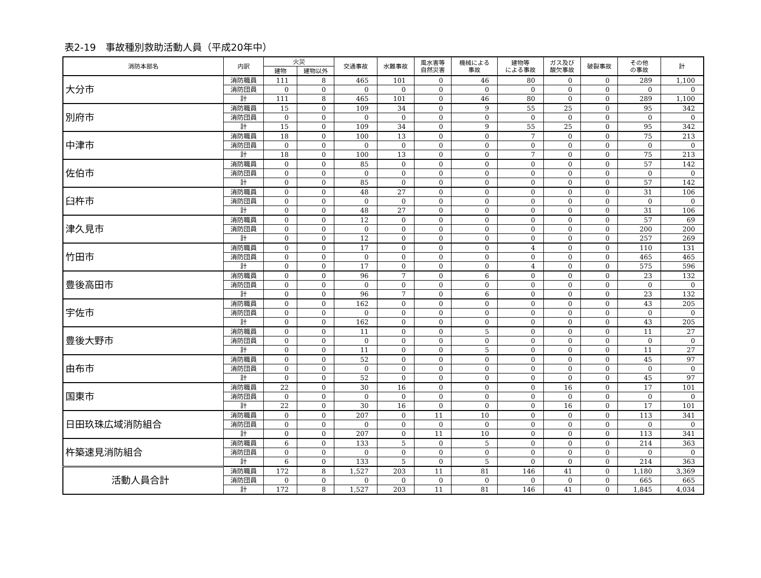表2-19　事故種別救助活動人員（平成20年中）
| 消防本部名 | 内訳 | 火災 | | 交通事故 | 水難事故 | 風水害等 自然災害 | 機械による 事故 | 建物等 による事故 | ガス及び 酸欠事故 | 破裂事故 | その他 の事故 | 計 |
| --- | --- | --- | --- | --- | --- | --- | --- | --- | --- | --- | --- | --- |
| | | 建物 | 建物以外 | | | | | | | | | |
| 大分市 | 消防職員 | 111 | 8 | 465 | 101 | 0 | 46 | 80 | 0 | 0 | 289 | 1,100 |
| | 消防団員 | 0 | 0 | 0 | 0 | 0 | 0 | 0 | 0 | 0 | 0 | 0 |
| | 計 | 111 | 8 | 465 | 101 | 0 | 46 | 80 | 0 | 0 | 289 | 1,100 |
| 別府市 | 消防職員 | 15 | 0 | 109 | 34 | 0 | 9 | 55 | 25 | 0 | 95 | 342 |
| | 消防団員 | 0 | 0 | 0 | 0 | 0 | 0 | 0 | 0 | 0 | 0 | 0 |
| | 計 | 15 | 0 | 109 | 34 | 0 | 9 | 55 | 25 | 0 | 95 | 342 |
| 中津市 | 消防職員 | 18 | 0 | 100 | 13 | 0 | 0 | 7 | 0 | 0 | 75 | 213 |
| | 消防団員 | 0 | 0 | 0 | 0 | 0 | 0 | 0 | 0 | 0 | 0 | 0 |
| | 計 | 18 | 0 | 100 | 13 | 0 | 0 | 7 | 0 | 0 | 75 | 213 |
| 佐伯市 | 消防職員 | 0 | 0 | 85 | 0 | 0 | 0 | 0 | 0 | 0 | 57 | 142 |
| | 消防団員 | 0 | 0 | 0 | 0 | 0 | 0 | 0 | 0 | 0 | 0 | 0 |
| | 計 | 0 | 0 | 85 | 0 | 0 | 0 | 0 | 0 | 0 | 57 | 142 |
| 臼杵市 | 消防職員 | 0 | 0 | 48 | 27 | 0 | 0 | 0 | 0 | 0 | 31 | 106 |
| | 消防団員 | 0 | 0 | 0 | 0 | 0 | 0 | 0 | 0 | 0 | 0 | 0 |
| | 計 | 0 | 0 | 48 | 27 | 0 | 0 | 0 | 0 | 0 | 31 | 106 |
| 津久見市 | 消防職員 | 0 | 0 | 12 | 0 | 0 | 0 | 0 | 0 | 0 | 57 | 69 |
| | 消防団員 | 0 | 0 | 0 | 0 | 0 | 0 | 0 | 0 | 0 | 200 | 200 |
| | 計 | 0 | 0 | 12 | 0 | 0 | 0 | 0 | 0 | 0 | 257 | 269 |
| 竹田市 | 消防職員 | 0 | 0 | 17 | 0 | 0 | 0 | 4 | 0 | 0 | 110 | 131 |
| | 消防団員 | 0 | 0 | 0 | 0 | 0 | 0 | 0 | 0 | 0 | 465 | 465 |
| | 計 | 0 | 0 | 17 | 0 | 0 | 0 | 4 | 0 | 0 | 575 | 596 |
| 豊後高田市 | 消防職員 | 0 | 0 | 96 | 7 | 0 | 6 | 0 | 0 | 0 | 23 | 132 |
| | 消防団員 | 0 | 0 | 0 | 0 | 0 | 0 | 0 | 0 | 0 | 0 | 0 |
| | 計 | 0 | 0 | 96 | 7 | 0 | 6 | 0 | 0 | 0 | 23 | 132 |
| 宇佐市 | 消防職員 | 0 | 0 | 162 | 0 | 0 | 0 | 0 | 0 | 0 | 43 | 205 |
| | 消防団員 | 0 | 0 | 0 | 0 | 0 | 0 | 0 | 0 | 0 | 0 | 0 |
| | 計 | 0 | 0 | 162 | 0 | 0 | 0 | 0 | 0 | 0 | 43 | 205 |
| 豊後大野市 | 消防職員 | 0 | 0 | 11 | 0 | 0 | 5 | 0 | 0 | 0 | 11 | 27 |
| | 消防団員 | 0 | 0 | 0 | 0 | 0 | 0 | 0 | 0 | 0 | 0 | 0 |
| | 計 | 0 | 0 | 11 | 0 | 0 | 5 | 0 | 0 | 0 | 11 | 27 |
| 由布市 | 消防職員 | 0 | 0 | 52 | 0 | 0 | 0 | 0 | 0 | 0 | 45 | 97 |
| | 消防団員 | 0 | 0 | 0 | 0 | 0 | 0 | 0 | 0 | 0 | 0 | 0 |
| | 計 | 0 | 0 | 52 | 0 | 0 | 0 | 0 | 0 | 0 | 45 | 97 |
| 国東市 | 消防職員 | 22 | 0 | 30 | 16 | 0 | 0 | 0 | 16 | 0 | 17 | 101 |
| | 消防団員 | 0 | 0 | 0 | 0 | 0 | 0 | 0 | 0 | 0 | 0 | 0 |
| | 計 | 22 | 0 | 30 | 16 | 0 | 0 | 0 | 16 | 0 | 17 | 101 |
| 日田玖珠広域消防組合 | 消防職員 | 0 | 0 | 207 | 0 | 11 | 10 | 0 | 0 | 0 | 113 | 341 |
| | 消防団員 | 0 | 0 | 0 | 0 | 0 | 0 | 0 | 0 | 0 | 0 | 0 |
| | 計 | 0 | 0 | 207 | 0 | 11 | 10 | 0 | 0 | 0 | 113 | 341 |
| 杵築速見消防組合 | 消防職員 | 6 | 0 | 133 | 5 | 0 | 5 | 0 | 0 | 0 | 214 | 363 |
| | 消防団員 | 0 | 0 | 0 | 0 | 0 | 0 | 0 | 0 | 0 | 0 | 0 |
| | 計 | 6 | 0 | 133 | 5 | 0 | 5 | 0 | 0 | 0 | 214 | 363 |
| 活動人員合計 | 消防職員 | 172 | 8 | 1,527 | 203 | 11 | 81 | 146 | 41 | 0 | 1,180 | 3,369 |
| | 消防団員 | 0 | 0 | 0 | 0 | 0 | 0 | 0 | 0 | 0 | 665 | 665 |
| | 計 | 172 | 8 | 1,527 | 203 | 11 | 81 | 146 | 41 | 0 | 1,845 | 4,034 |